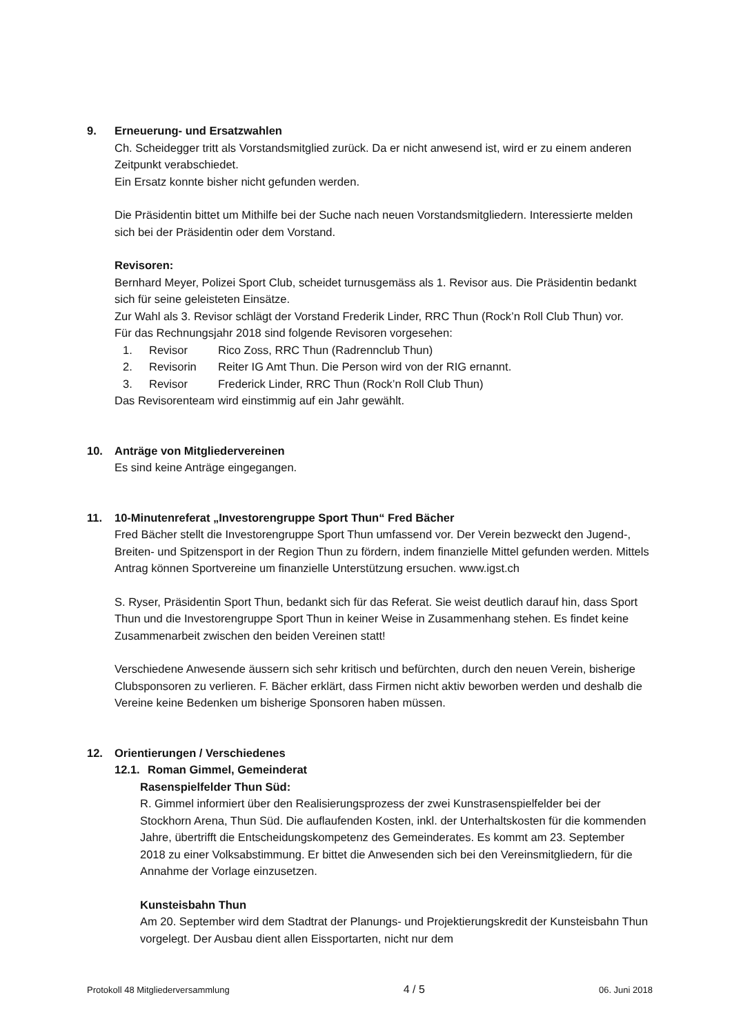9. Erneuerung- und Ersatzwahlen
Ch. Scheidegger tritt als Vorstandsmitglied zurück. Da er nicht anwesend ist, wird er zu einem anderen Zeitpunkt verabschiedet.
Ein Ersatz konnte bisher nicht gefunden werden.
Die Präsidentin bittet um Mithilfe bei der Suche nach neuen Vorstandsmitgliedern. Interessierte melden sich bei der Präsidentin oder dem Vorstand.
Revisoren:
Bernhard Meyer, Polizei Sport Club, scheidet turnusgemäss als 1. Revisor aus. Die Präsidentin bedankt sich für seine geleisteten Einsätze.
Zur Wahl als 3. Revisor schlägt der Vorstand Frederik Linder, RRC Thun (Rock’n Roll Club Thun) vor.
Für das Rechnungsjahr 2018 sind folgende Revisoren vorgesehen:
1. Revisor Rico Zoss, RRC Thun (Radrennclub Thun)
2. Revisorin Reiter IG Amt Thun. Die Person wird von der RIG ernannt.
3. Revisor Frederick Linder, RRC Thun (Rock’n Roll Club Thun)
Das Revisorenteam wird einstimmig auf ein Jahr gewählt.
10. Anträge von Mitgliedervereinen
Es sind keine Anträge eingegangen.
11. 10-Minutenreferat „Investorengruppe Sport Thun“ Fred Bächer
Fred Bächer stellt die Investorengruppe Sport Thun umfassend vor. Der Verein bezweckt den Jugend-, Breiten- und Spitzensport in der Region Thun zu fördern, indem finanzielle Mittel gefunden werden. Mittels Antrag können Sportvereine um finanzielle Unterstützung ersuchen. www.igst.ch
S. Ryser, Präsidentin Sport Thun, bedankt sich für das Referat. Sie weist deutlich darauf hin, dass Sport Thun und die Investorengruppe Sport Thun in keiner Weise in Zusammenhang stehen. Es findet keine Zusammenarbeit zwischen den beiden Vereinen statt!
Verschiedene Anwesende äussern sich sehr kritisch und befürchten, durch den neuen Verein, bisherige Clubsponsoren zu verlieren. F. Bächer erklärt, dass Firmen nicht aktiv beworben werden und deshalb die Vereine keine Bedenken um bisherige Sponsoren haben müssen.
12. Orientierungen / Verschiedenes
12.1.
Roman Gimmel, Gemeinderat
Rasenspielfelder Thun Süd:
R. Gimmel informiert über den Realisierungsprozess der zwei Kunstrasenspielfelder bei der Stockhorn Arena, Thun Süd. Die auflaufenden Kosten, inkl. der Unterhaltskosten für die kommenden Jahre, übertrifft die Entscheidungskompetenz des Gemeinderates. Es kommt am 23. September 2018 zu einer Volksabstimmung. Er bittet die Anwesenden sich bei den Vereinsmitgliedern, für die Annahme der Vorlage einzusetzen.
Kunsteisbahn Thun
Am 20. September wird dem Stadtrat der Planungs- und Projektierungskredit der Kunsteisbahn Thun vorgelegt. Der Ausbau dient allen Eissportarten, nicht nur dem
Protokoll 48 Mitgliederversammlung 4 / 5 06. Juni 2018